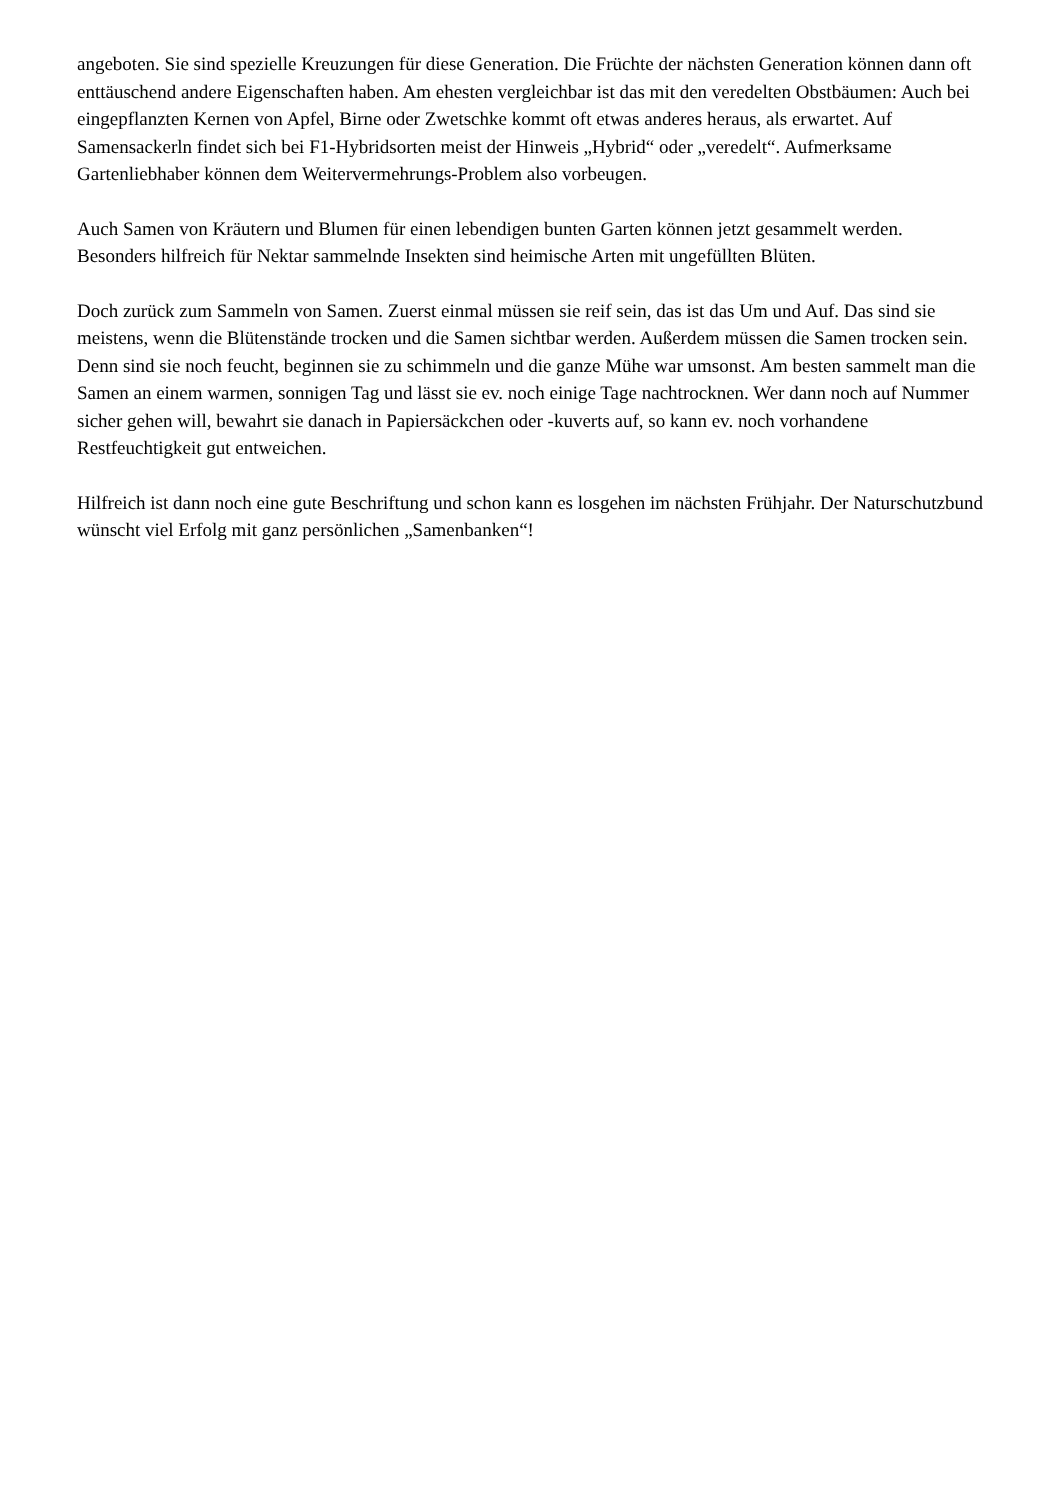angeboten. Sie sind spezielle Kreuzungen für diese Generation. Die Früchte der nächsten Generation können dann oft enttäuschend andere Eigenschaften haben. Am ehesten vergleichbar ist das mit den veredelten Obstbäumen: Auch bei eingepflanzten Kernen von Apfel, Birne oder Zwetschke kommt oft etwas anderes heraus, als erwartet. Auf Samensackerln findet sich bei F1-Hybridsorten meist der Hinweis „Hybrid“ oder „veredelt“. Aufmerksame Gartenliebhaber können dem Weitervermehrungs-Problem also vorbeugen.
Auch Samen von Kräutern und Blumen für einen lebendigen bunten Garten können jetzt gesammelt werden. Besonders hilfreich für Nektar sammelnde Insekten sind heimische Arten mit ungefüllten Blüten.
Doch zurück zum Sammeln von Samen. Zuerst einmal müssen sie reif sein, das ist das Um und Auf. Das sind sie meistens, wenn die Blütenstände trocken und die Samen sichtbar werden. Außerdem müssen die Samen trocken sein. Denn sind sie noch feucht, beginnen sie zu schimmeln und die ganze Mühe war umsonst. Am besten sammelt man die Samen an einem warmen, sonnigen Tag und lässt sie ev. noch einige Tage nachtrocknen. Wer dann noch auf Nummer sicher gehen will, bewahrt sie danach in Papiersäckchen oder -kuverts auf, so kann ev. noch vorhandene Restfeuchtigkeit gut entweichen.
Hilfreich ist dann noch eine gute Beschriftung und schon kann es losgehen im nächsten Frühjahr. Der Naturschutzbund wünscht viel Erfolg mit ganz persönlichen „Samenbanken“!